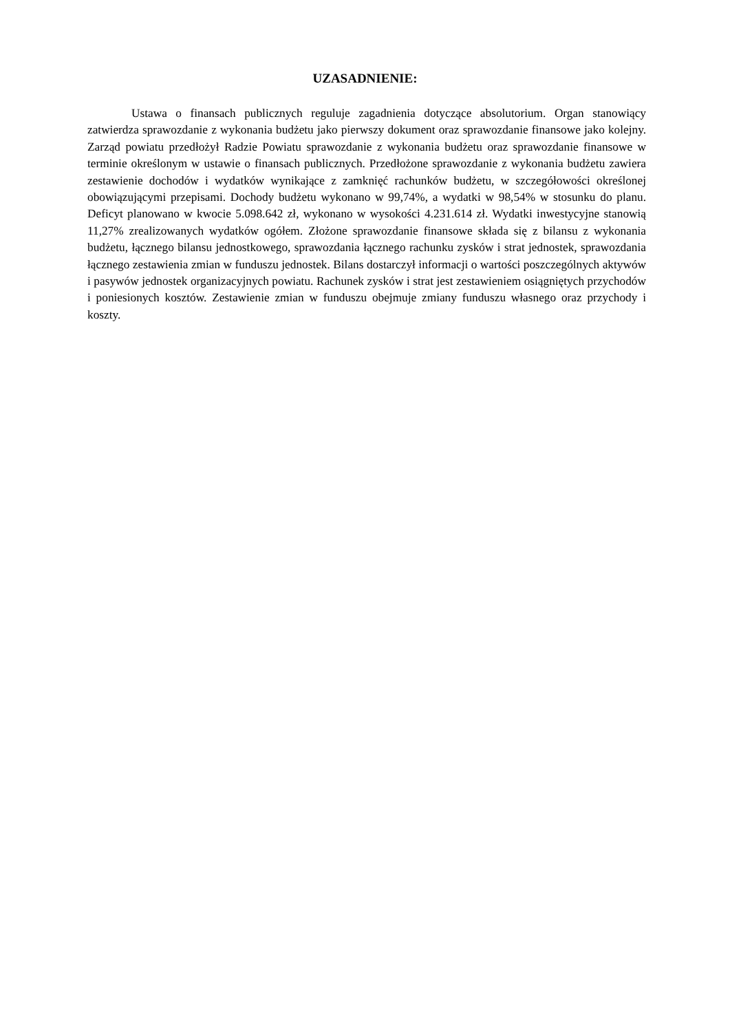UZASADNIENIE:
Ustawa o finansach publicznych reguluje zagadnienia dotyczące absolutorium. Organ stanowiący zatwierdza sprawozdanie z wykonania budżetu jako pierwszy dokument oraz sprawozdanie finansowe jako kolejny. Zarząd powiatu przedłożył Radzie Powiatu sprawozdanie z wykonania budżetu oraz sprawozdanie finansowe w terminie określonym w ustawie o finansach publicznych. Przedłożone sprawozdanie z wykonania budżetu zawiera zestawienie dochodów i wydatków wynikające z zamknięć rachunków budżetu, w szczegółowości określonej obowiązującymi przepisami. Dochody budżetu wykonano w 99,74%, a wydatki w 98,54% w stosunku do planu. Deficyt planowano w kwocie 5.098.642 zł, wykonano w wysokości 4.231.614 zł. Wydatki inwestycyjne stanowią 11,27% zrealizowanych wydatków ogółem. Złożone sprawozdanie finansowe składa się z bilansu z wykonania budżetu, łącznego bilansu jednostkowego, sprawozdania łącznego rachunku zysków i strat jednostek, sprawozdania łącznego zestawienia zmian w funduszu jednostek. Bilans dostarczył informacji o wartości poszczególnych aktywów i pasywów jednostek organizacyjnych powiatu. Rachunek zysków i strat jest zestawieniem osiągniętych przychodów i poniesionych kosztów. Zestawienie zmian w funduszu obejmuje zmiany funduszu własnego oraz przychody i koszty.